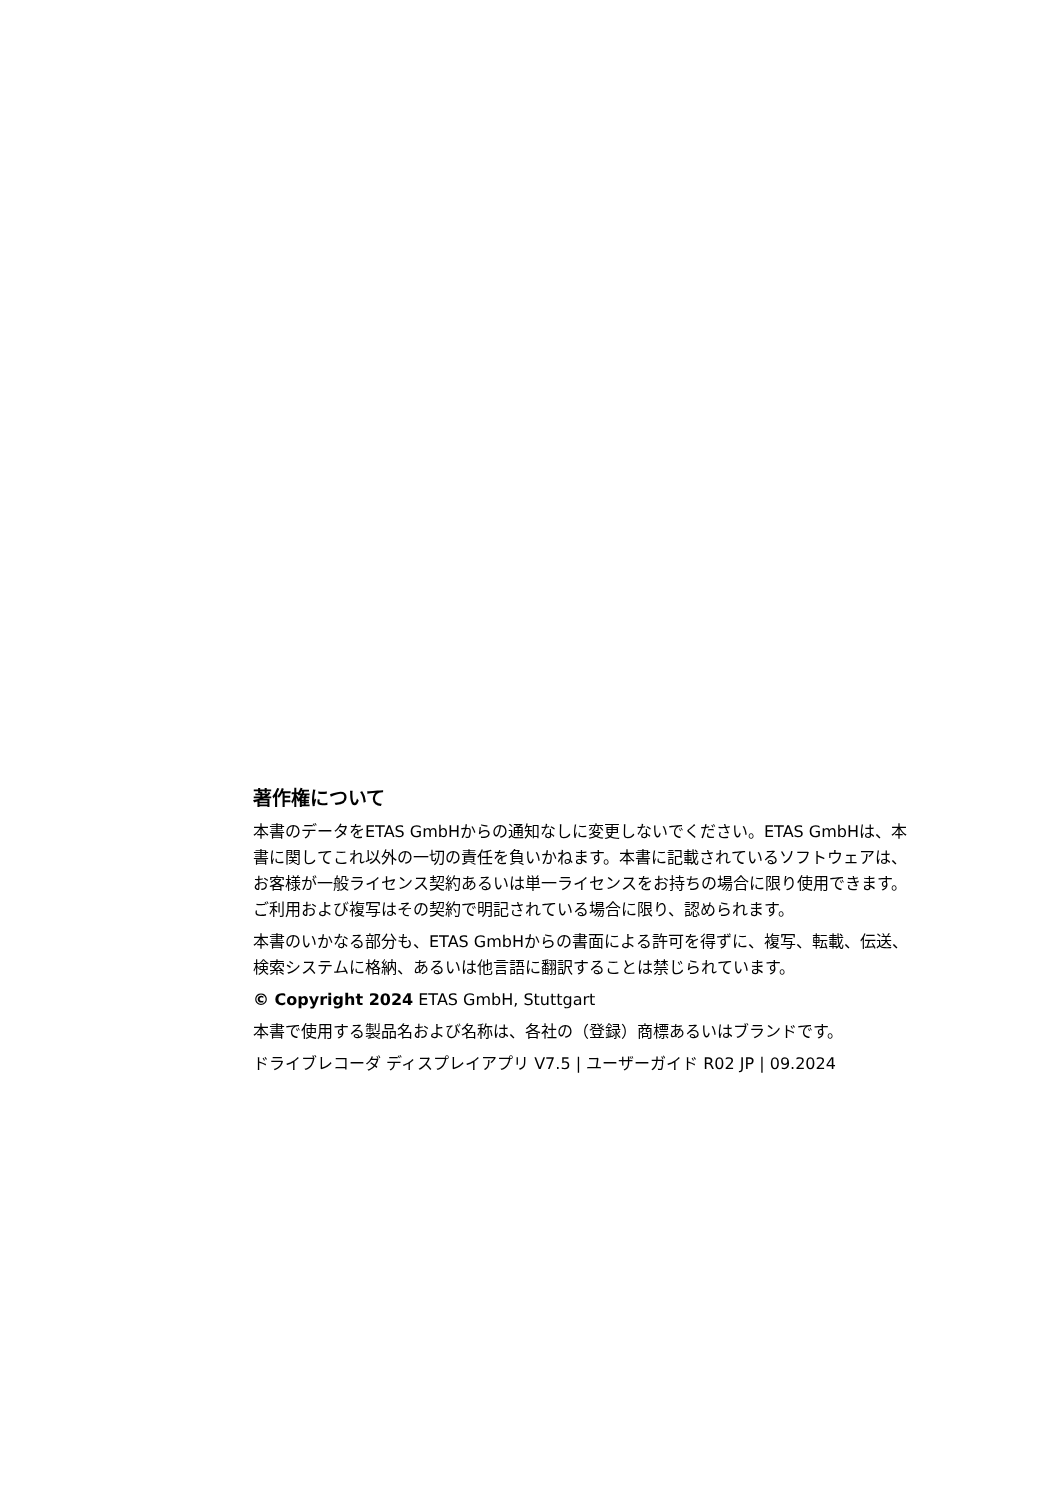著作権について
本書のデータをETAS GmbHからの通知なしに変更しないでください。ETAS GmbHは、本書に関してこれ以外の一切の責任を負いかねます。本書に記載されているソフトウェアは、お客様が一般ライセンス契約あるいは単一ライセンスをお持ちの場合に限り使用できます。ご利用および複写はその契約で明記されている場合に限り、認められます。
本書のいかなる部分も、ETAS GmbHからの書面による許可を得ずに、複写、転載、伝送、検索システムに格納、あるいは他言語に翻訳することは禁じられています。
© Copyright 2024 ETAS GmbH, Stuttgart
本書で使用する製品名および名称は、各社の（登録）商標あるいはブランドです。
ドライブレコーダ ディスプレイアプリ V7.5 | ユーザーガイド R02 JP | 09.2024